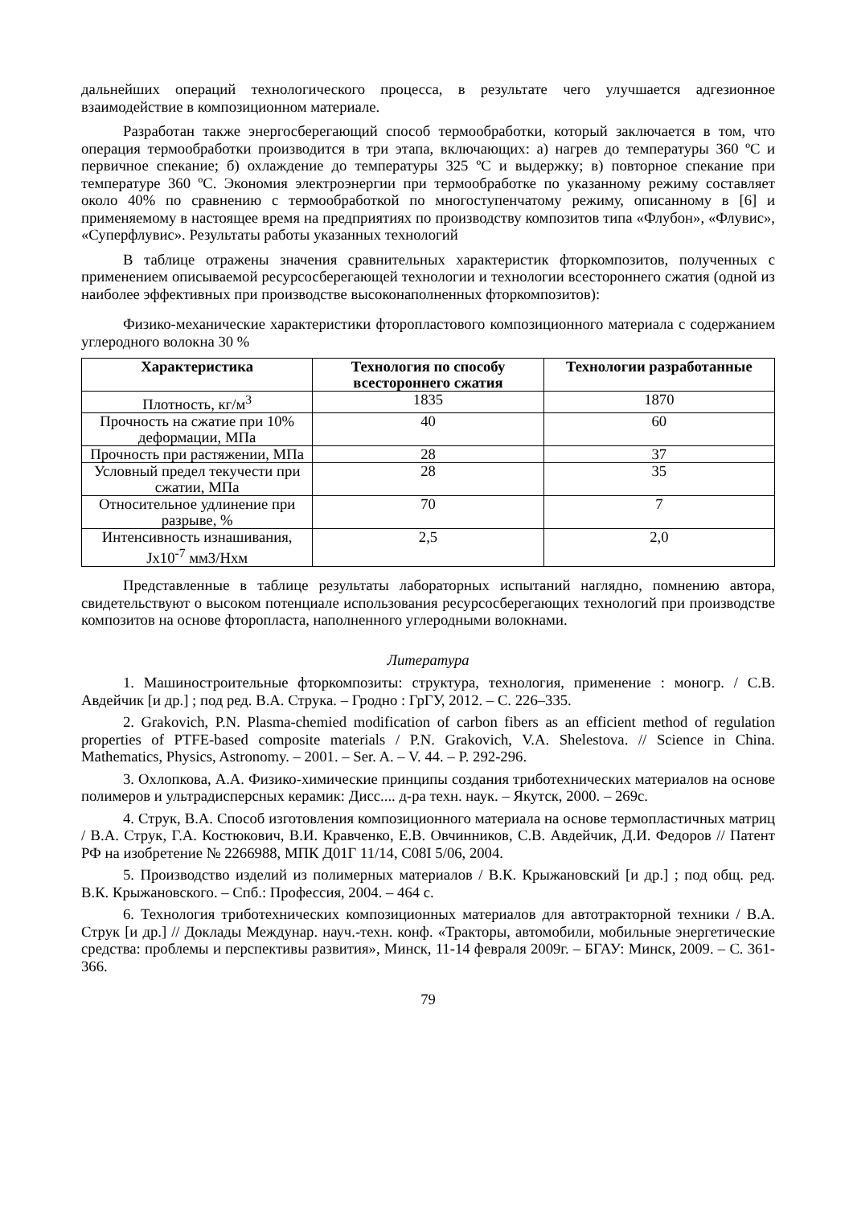дальнейших операций технологического процесса, в результате чего улучшается адгезионное взаимодействие в композиционном материале.
Разработан также энергосберегающий способ термообработки, который заключается в том, что операция термообработки производится в три этапа, включающих: а) нагрев до температуры 360 ºС и первичное спекание; б) охлаждение до температуры 325 ºС и выдержку; в) повторное спекание при температуре 360 ºС. Экономия электроэнергии при термообработке по указанному режиму составляет около 40% по сравнению с термообработкой по многоступенчатому режиму, описанному в [6] и применяемому в настоящее время на предприятиях по производству композитов типа «Флубон», «Флувис», «Суперфлувис». Результаты работы указанных технологий
В таблице отражены значения сравнительных характеристик фторкомпозитов, полученных с применением описываемой ресурсосберегающей технологии и технологии всестороннего сжатия (одной из наиболее эффективных при производстве высоконаполненных фторкомпозитов):
Физико-механические характеристики фторопластового композиционного материала с содержанием углеродного волокна 30 %
| Характеристика | Технология по способу всестороннего сжатия | Технологии разработанные |
| --- | --- | --- |
| Плотность, кг/м<sup>3</sup> | 1835 | 1870 |
| Прочность на сжатие при 10% деформации, МПа | 40 | 60 |
| Прочность при растяжении, МПа | 28 | 37 |
| Условный предел текучести при сжатии, МПа | 28 | 35 |
| Относительное удлинение при разрыве, % | 70 | 7 |
| Интенсивность изнашивания, Jx10<sup>-7</sup> мм3/Нхм | 2,5 | 2,0 |
Представленные в таблице результаты лабораторных испытаний наглядно, помнению автора, свидетельствуют о высоком потенциале использования ресурсосберегающих технологий при производстве композитов на основе фторопласта, наполненного углеродными волокнами.
Литература
1. Машиностроительные фторкомпозиты: структура, технология, применение : моногр. / С.В. Авдейчик [и др.] ; под ред. В.А. Струка. – Гродно : ГрГУ, 2012. – С. 226–335.
2. Grakovich, P.N. Plasma-chemied modification of carbon fibers as an efficient method of regulation properties of PTFE-based composite materials / P.N. Grakovich, V.A. Shelestova. // Science in China. Mathematics, Physics, Astronomy. – 2001. – Ser. A. – V. 44. – P. 292-296.
3. Охлопкова, А.А. Физико-химические принципы создания триботехнических материалов на основе полимеров и ультрадисперсных керамик: Дисс.... д-ра техн. наук. – Якутск, 2000. – 269с.
4. Струк, В.А. Способ изготовления композиционного материала на основе термопластичных матриц / В.А. Струк, Г.А. Костюкович, В.И. Кравченко, Е.В. Овчинников, С.В. Авдейчик, Д.И. Федоров // Патент РФ на изобретение № 2266988, МПК Д01Г 11/14, С08I 5/06, 2004.
5. Производство изделий из полимерных материалов / В.К. Крыжановский [и др.] ; под общ. ред. В.К. Крыжановского. – Спб.: Профессия, 2004. – 464 с.
6. Технология триботехнических композиционных материалов для автотракторной техники / В.А. Струк [и др.] // Доклады Междунар. науч.-техн. конф. «Тракторы, автомобили, мобильные энергетические средства: проблемы и перспективы развития», Минск, 11-14 февраля 2009г. – БГАУ: Минск, 2009. – С. 361-366.
79